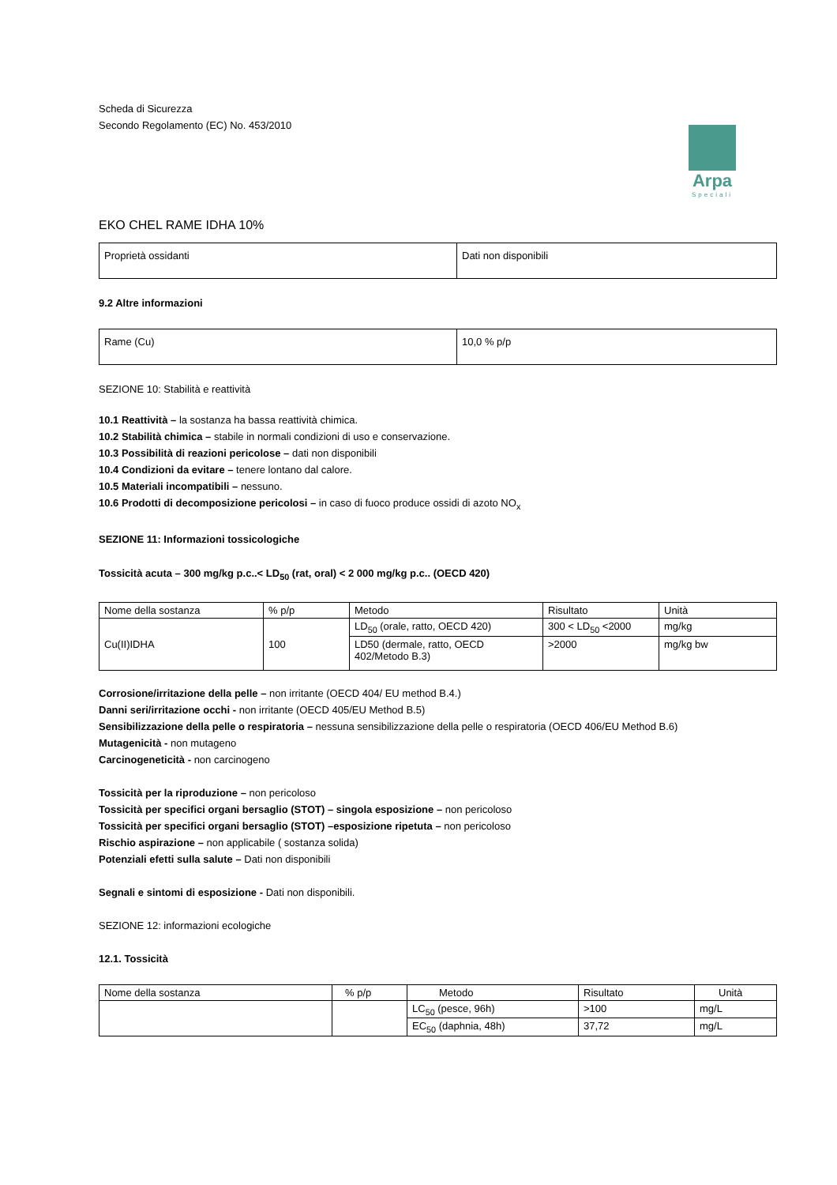Arpa
Speciali
Scheda di Sicurezza
Secondo Regolamento (EC) No. 453/2010
EKO CHEL RAME IDHA 10%
| Proprietà ossidanti | Dati non disponibili |
9.2 Altre informazioni
| Rame (Cu) | 10,0 % p/p |
SEZIONE 10: Stabilità e reattività
10.1 Reattività – la sostanza ha bassa reattività chimica.
10.2 Stabilità chimica – stabile in normali condizioni di uso e conservazione.
10.3 Possibilità di reazioni pericolose – dati non disponibili
10.4 Condizioni da evitare – tenere lontano dal calore.
10.5 Materiali incompatibili – nessuno.
10.6 Prodotti di decomposizione pericolosi – in caso di fuoco produce ossidi di azoto NO<sub>x</sub>
SEZIONE 11: Informazioni tossicologiche
Tossicità acuta – 300 mg/kg p.c..< LD<sub>50</sub> (rat, oral) < 2 000 mg/kg p.c.. (OECD 420)
| Nome della sostanza | % p/p | Metodo | Risultato | Unità |
| Cu(II)IDHA | 100 | LD<sub>50</sub> (orale, ratto, OECD 420) | 300 < LD<sub>50</sub> <2000 | mg/kg |
| | | LD50 (dermale, ratto, OECD 402/Metodo B.3) | >2000 | mg/kg bw |
Corrosione/irritazione della pelle – non irritante (OECD 404/ EU method B.4.)
Danni seri/irritazione occhi - non irritante (OECD 405/EU Method B.5)
Sensibilizzazione della pelle o respiratoria – nessuna sensibilizzazione della pelle o respiratoria (OECD 406/EU Method B.6)
Mutagenicità - non mutageno
Carcinogeneticità - non carcinogeno
Tossicità per la riproduzione – non pericoloso
Tossicità per specifici organi bersaglio (STOT) – singola esposizione – non pericoloso
Tossicità per specifici organi bersaglio (STOT) –esposizione ripetuta – non pericoloso
Rischio aspirazione – non applicabile ( sostanza solida)
Potenziali efetti sulla salute – Dati non disponibili
Segnali e sintomi di esposizione - Dati non disponibili.
SEZIONE 12: informazioni ecologiche
12.1. Tossicità
| Nome della sostanza | % p/p | Metodo | Risultato | Unità |
| | | LC<sub>50</sub> (pesce, 96h) | >100 | mg/L |
| | | EC<sub>50</sub> (daphnia, 48h) | 37,72 | mg/L |